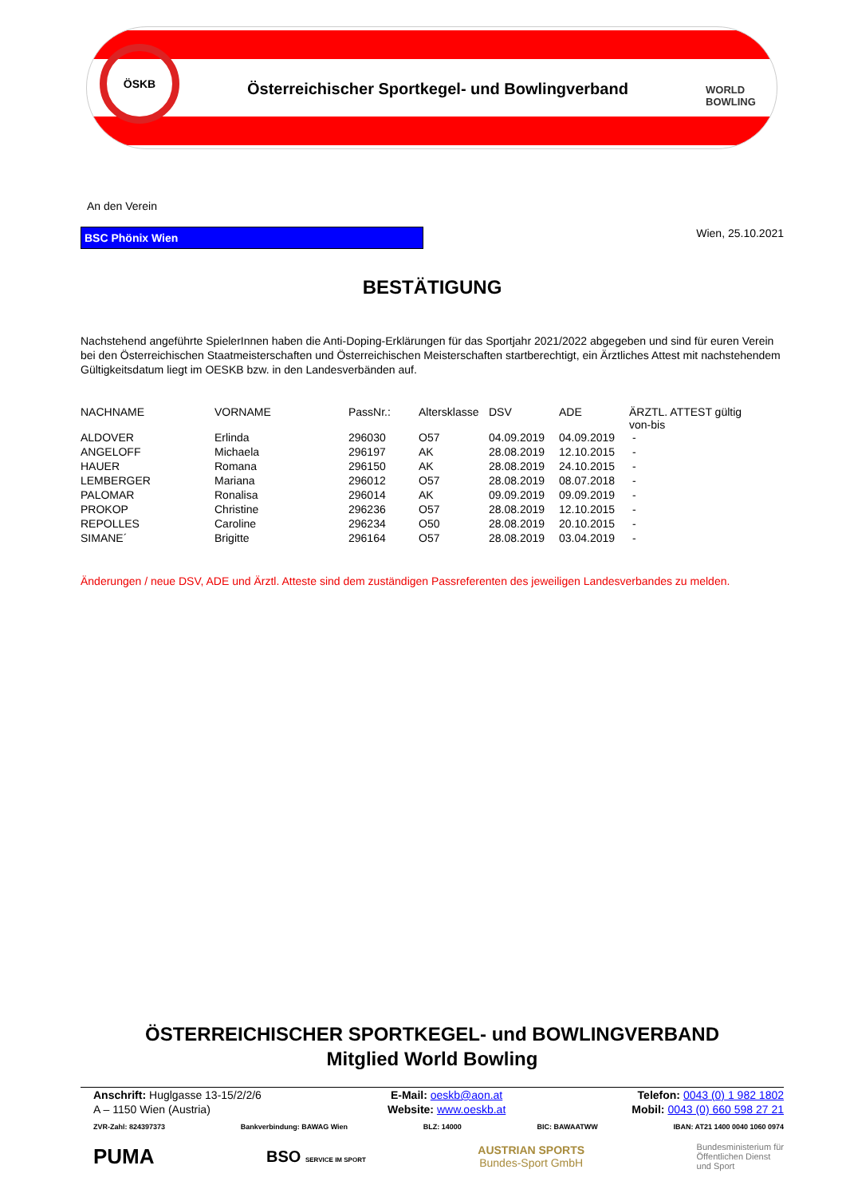ÖSKB
Österreichischer Sportkegel- und Bowlingverband
WORLD
BOWLING
An den Verein
BSC Phönix Wien Wien, 25.10.2021
BESTÄTIGUNG
Nachstehend angeführte SpielerInnen haben die Anti-Doping-Erklärungen für das Sportjahr 2021/2022 abgegeben und sind für euren Verein bei den Österreichischen Staatmeisterschaften und Österreichischen Meisterschaften startberechtigt, ein Ärztliches Attest mit nachstehendem Gültigkeitsdatum liegt im OESKB bzw. in den Landesverbänden auf.
| NACHNAME | VORNAME | PassNr.: | Altersklasse | DSV | ADE | ÄRZTL. ATTEST gültig von-bis |
| --- | --- | --- | --- | --- | --- | --- |
| ALDOVER | Erlinda | 296030 | O57 | 04.09.2019 | 04.09.2019 | - |
| ANGELOFF | Michaela | 296197 | AK | 28.08.2019 | 12.10.2015 | - |
| HAUER | Romana | 296150 | AK | 28.08.2019 | 24.10.2015 | - |
| LEMBERGER | Mariana | 296012 | O57 | 28.08.2019 | 08.07.2018 | - |
| PALOMAR | Ronalisa | 296014 | AK | 09.09.2019 | 09.09.2019 | - |
| PROKOP | Christine | 296236 | O57 | 28.08.2019 | 12.10.2015 | - |
| REPOLLES | Caroline | 296234 | O50 | 28.08.2019 | 20.10.2015 | - |
| SIMANE´ | Brigitte | 296164 | O57 | 28.08.2019 | 03.04.2019 | - |
Änderungen / neue DSV, ADE und Ärztl. Atteste sind dem zuständigen Passreferenten des jeweiligen Landesverbandes zu melden.
ÖSTERREICHISCHER SPORTKEGEL- und BOWLINGVERBAND
Mitglied World Bowling
Anschrift: Huglgasse 13-15/2/2/6
A – 1150 Wien (Austria)
E-Mail: oeskb@aon.at
Website: www.oeskb.at
Telefon: 0043 (0) 1 982 1802
Mobil: 0043 (0) 660 598 27 21
ZVR-Zahl: 824397373 Bankverbindung: BAWAG Wien BLZ: 14000 BIC: BAWAATWW IBAN: AT21 1400 0040 1060 0974
PUMA BSO SERVICE IM SPORT AUSTRIAN SPORTS
Bundes-Sport GmbH Bundesministerium für
Öffentlichen Dienst
und Sport